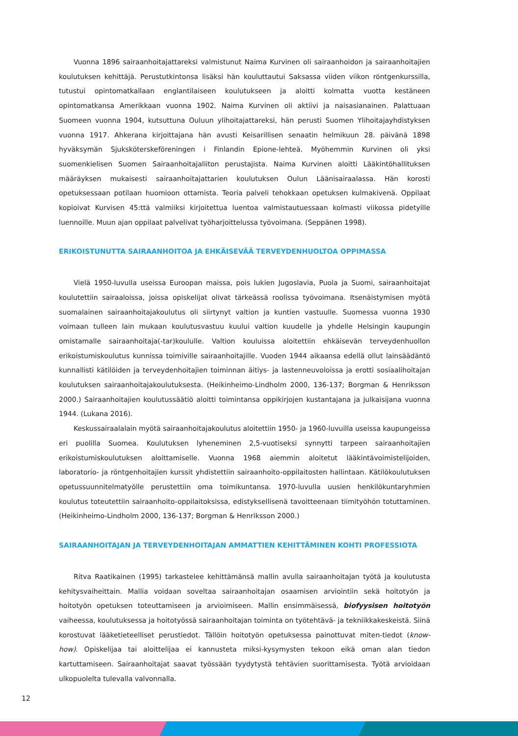Vuonna 1896 sairaanhoitajattareksi valmistunut Naima Kurvinen oli sairaanhoidon ja sairaanhoitajien koulutuksen kehittäjä. Perustutkintonsa lisäksi hän kouluttautui Saksassa viiden viikon röntgenkurssilla, tutustui opintomatkallaan englantilaiseen koulutukseen ja aloitti kolmatta vuotta kestäneen opintomatkansa Amerikkaan vuonna 1902. Naima Kurvinen oli aktiivi ja naisasianainen. Palattuaan Suomeen vuonna 1904, kutsuttuna Ouluun ylihoitajattareksi, hän perusti Suomen Ylihoitajayhdistyksen vuonna 1917. Ahkerana kirjoittajana hän avusti Keisarillisen senaatin helmikuun 28. päivänä 1898 hyväksymän Sjuksköterskeföreningen i Finlandin Epione-lehteä. Myöhemmin Kurvinen oli yksi suomenkielisen Suomen Sairaanhoitajaliiton perustajista. Naima Kurvinen aloitti Lääkintöhallituksen määräyksen mukaisesti sairaanhoitajattarien koulutuksen Oulun Läänisairaalassa. Hän korosti opetuksessaan potilaan huomioon ottamista. Teoria palveli tehokkaan opetuksen kulmakivenä. Oppilaat kopioivat Kurvisen 45:ttä valmiiksi kirjoitettua luentoa valmistautuessaan kolmasti viikossa pidetyille luennoille. Muun ajan oppilaat palvelivat työharjoittelussa työvoimana. (Seppänen 1998).
ERIKOISTUNUTTA SAIRAANHOITOA JA EHKÄISEVÄÄ TERVEYDENHUOLTOA OPPIMASSA
Vielä 1950-luvulla useissa Euroopan maissa, pois lukien Jugoslavia, Puola ja Suomi, sairaanhoitajat koulutettiin sairaaloissa, joissa opiskelijat olivat tärkeässä roolissa työvoimana. Itsenäistymisen myötä suomalainen sairaanhoitajakoulutus oli siirtynyt valtion ja kuntien vastuulle. Suomessa vuonna 1930 voimaan tulleen lain mukaan koulutusvastuu kuului valtion kuudelle ja yhdelle Helsingin kaupungin omistamalle sairaanhoitaja(-tar)koululle. Valtion kouluissa aloitettiin ehkäisevän terveydenhuollon erikoistumiskoulutus kunnissa toimiville sairaanhoitajille. Vuoden 1944 aikaansa edellä ollut lainsäädäntö kunnallisti kätilöiden ja terveydenhoitajien toiminnan äitiys- ja lastenneuvoloissa ja erotti sosiaalihoitajan koulutuksen sairaanhoitajakoulutuksesta. (Heikinheimo-Lindholm 2000, 136-137; Borgman & Henriksson 2000.) Sairaanhoitajien koulutussäätiö aloitti toimintansa oppikirjojen kustantajana ja julkaisijana vuonna 1944. (Lukana 2016).
Keskussairaalalain myötä sairaanhoitajakoulutus aloitettiin 1950- ja 1960-luvuilla useissa kaupungeissa eri puolilla Suomea. Koulutuksen lyheneminen 2,5-vuotiseksi synnytti tarpeen sairaanhoitajien erikoistumiskoulutuksen aloittamiselle. Vuonna 1968 aiemmin aloitetut lääkintävoimistelijoiden, laboratorio- ja röntgenhoitajien kurssit yhdistettiin sairaanhoito-oppilaitosten hallintaan. Kätilökoulutuksen opetussuunnitelmatyölle perustettiin oma toimikuntansa. 1970-luvulla uusien henkilökuntaryhmien koulutus toteutettiin sairaanhoito-oppilaitoksissa, edistyksellisenä tavoitteenaan tiimityöhön totuttaminen. (Heikinheimo-Lindholm 2000, 136-137; Borgman & Henriksson 2000.)
SAIRAANHOITAJAN JA TERVEYDENHOITAJAN AMMATTIEN KEHITTÄMINEN KOHTI PROFESSIOTA
Ritva Raatikainen (1995) tarkastelee kehittämänsä mallin avulla sairaanhoitajan työtä ja koulutusta kehitysvaiheittain. Mallia voidaan soveltaa sairaanhoitajan osaamisen arviointiin sekä hoitotyön ja hoitotyön opetuksen toteuttamiseen ja arvioimiseen. Mallin ensimmäisessä, biofyysisen hoitotyön vaiheessa, koulutuksessa ja hoitotyössä sairaanhoitajan toiminta on työtehtävä- ja tekniikkakeskeistä. Siinä korostuvat lääketieteelliset perustiedot. Tällöin hoitotyön opetuksessa painottuvat miten-tiedot (know-how). Opiskelijaa tai aloittelijaa ei kannusteta miksi-kysymysten tekoon eikä oman alan tiedon kartuttamiseen. Sairaanhoitajat saavat työssään tyydytystä tehtävien suorittamisesta. Työtä arvioidaan ulkopuolelta tulevalla valvonnalla.
12